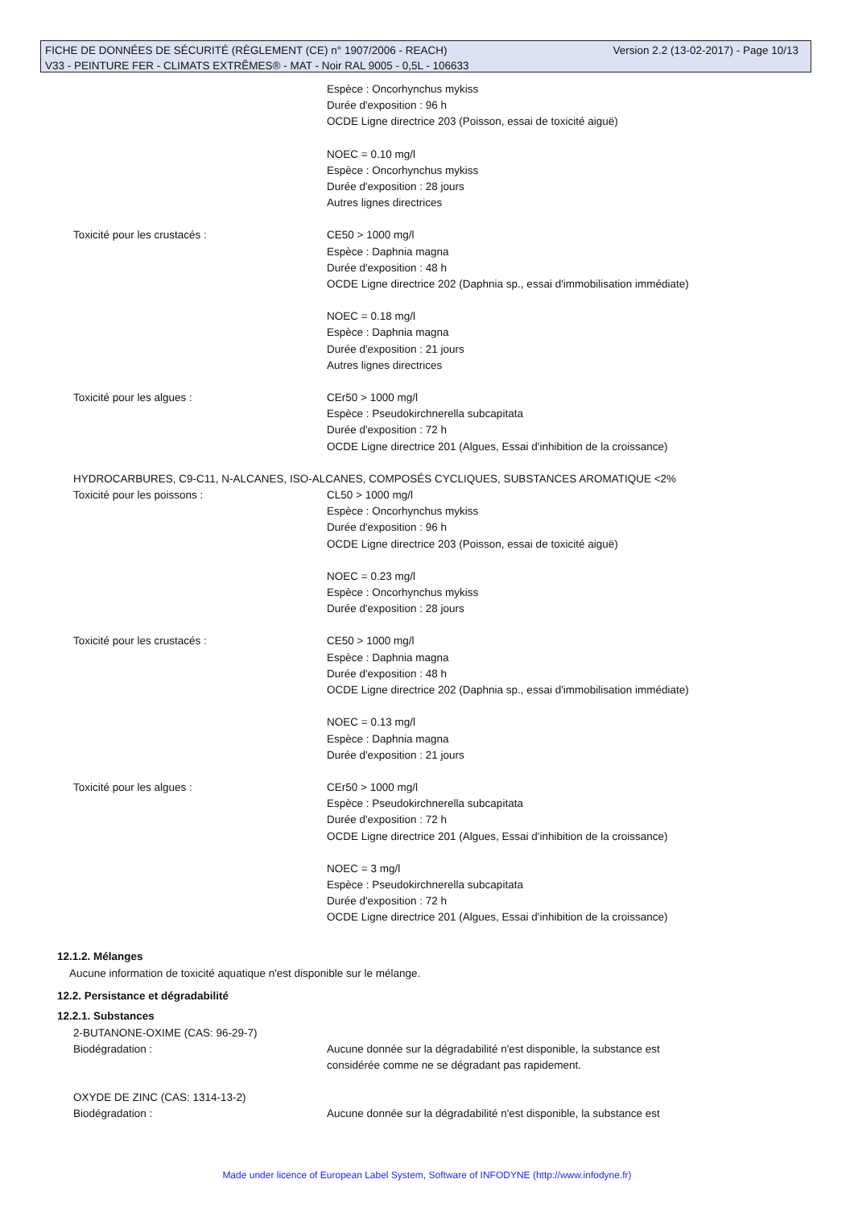Version 2.2 (13-02-2017) - Page 10/13 FICHE DE DONNÉES DE SÉCURITÉ (RÈGLEMENT (CE) n° 1907/2006 - REACH)
V33 - PEINTURE FER - CLIMATS EXTRÊMES® - MAT - Noir RAL 9005 - 0,5L - 106633
Espèce : Oncorhynchus mykiss
Durée d'exposition : 96 h
OCDE Ligne directrice 203 (Poisson, essai de toxicité aiguë)
NOEC = 0.10 mg/l
Espèce : Oncorhynchus mykiss
Durée d'exposition : 28 jours
Autres lignes directrices
Toxicité pour les crustacés : CE50 > 1000 mg/l
Espèce : Daphnia magna
Durée d'exposition : 48 h
OCDE Ligne directrice 202 (Daphnia sp., essai d'immobilisation immédiate)
NOEC = 0.18 mg/l
Espèce : Daphnia magna
Durée d'exposition : 21 jours
Autres lignes directrices
Toxicité pour les algues : CEr50 > 1000 mg/l
Espèce : Pseudokirchnerella subcapitata
Durée d'exposition : 72 h
OCDE Ligne directrice 201 (Algues, Essai d'inhibition de la croissance)
HYDROCARBURES, C9-C11, N-ALCANES, ISO-ALCANES, COMPOSÉS CYCLIQUES, SUBSTANCES AROMATIQUE <2%
Toxicité pour les poissons : CL50 > 1000 mg/l
Espèce : Oncorhynchus mykiss
Durée d'exposition : 96 h
OCDE Ligne directrice 203 (Poisson, essai de toxicité aiguë)
NOEC = 0.23 mg/l
Espèce : Oncorhynchus mykiss
Durée d'exposition : 28 jours
Toxicité pour les crustacés : CE50 > 1000 mg/l
Espèce : Daphnia magna
Durée d'exposition : 48 h
OCDE Ligne directrice 202 (Daphnia sp., essai d'immobilisation immédiate)
NOEC = 0.13 mg/l
Espèce : Daphnia magna
Durée d'exposition : 21 jours
Toxicité pour les algues : CEr50 > 1000 mg/l
Espèce : Pseudokirchnerella subcapitata
Durée d'exposition : 72 h
OCDE Ligne directrice 201 (Algues, Essai d'inhibition de la croissance)
NOEC = 3 mg/l
Espèce : Pseudokirchnerella subcapitata
Durée d'exposition : 72 h
OCDE Ligne directrice 201 (Algues, Essai d'inhibition de la croissance)
12.1.2. Mélanges
Aucune information de toxicité aquatique n'est disponible sur le mélange.
12.2. Persistance et dégradabilité
12.2.1. Substances
2-BUTANONE-OXIME (CAS: 96-29-7)
Biodégradation : Aucune donnée sur la dégradabilité n'est disponible, la substance est
considérée comme ne se dégradant pas rapidement.
OXYDE DE ZINC (CAS: 1314-13-2)
Biodégradation : Aucune donnée sur la dégradabilité n'est disponible, la substance est
Made under licence of European Label System, Software of INFODYNE (http://www.infodyne.fr)